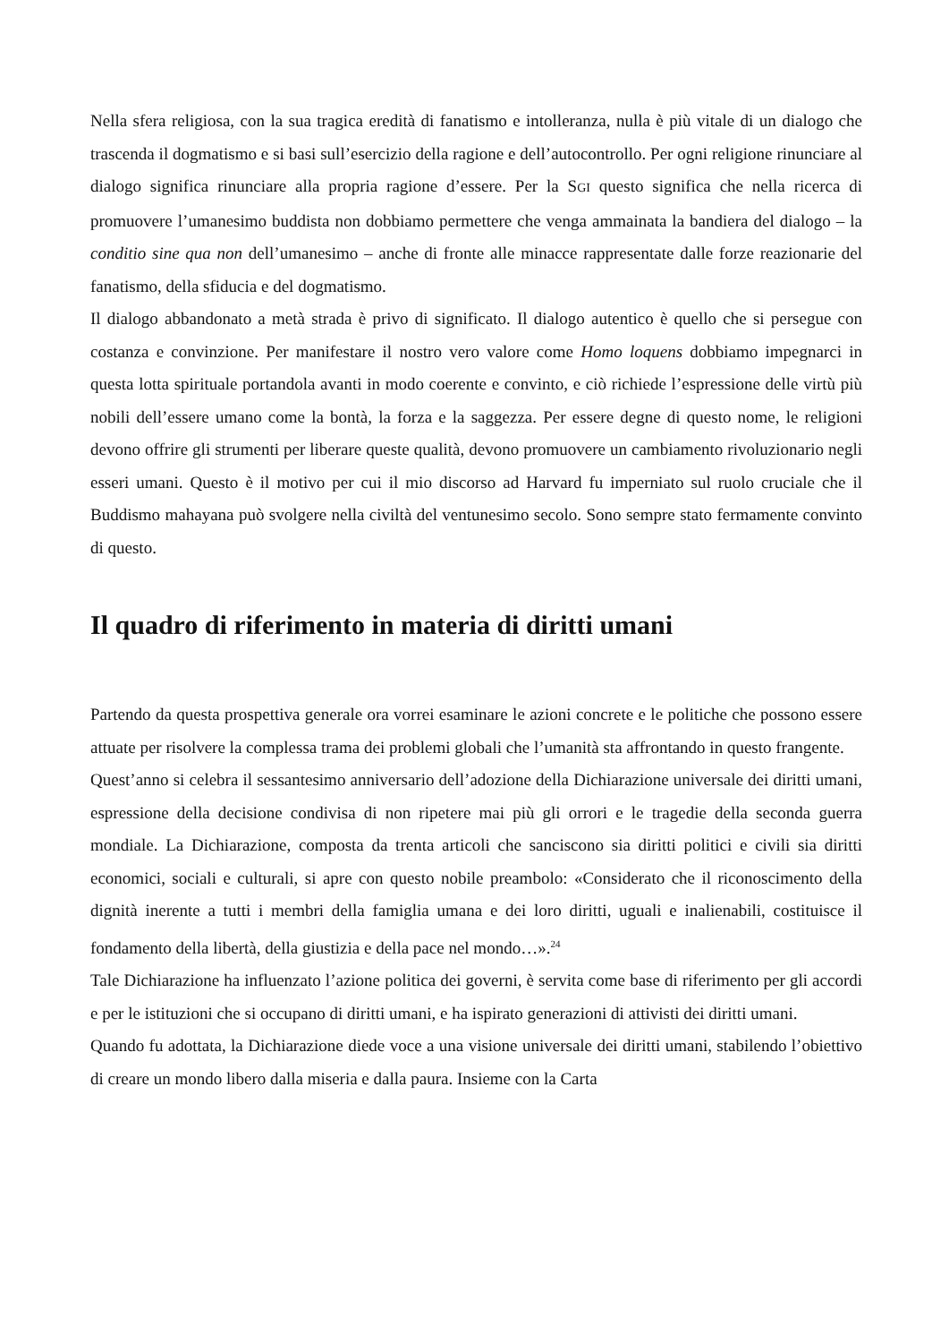Nella sfera religiosa, con la sua tragica eredità di fanatismo e intolleranza, nulla è più vitale di un dialogo che trascenda il dogmatismo e si basi sull’esercizio della ragione e dell’autocontrollo. Per ogni religione rinunciare al dialogo significa rinunciare alla propria ragione d’essere. Per la SGI questo significa che nella ricerca di promuovere l’umanesimo buddista non dobbiamo permettere che venga ammainata la bandiera del dialogo – la conditio sine qua non dell’umanesimo – anche di fronte alle minacce rappresentate dalle forze reazionarie del fanatismo, della sfiducia e del dogmatismo.
Il dialogo abbandonato a metà strada è privo di significato. Il dialogo autentico è quello che si persegue con costanza e convinzione. Per manifestare il nostro vero valore come Homo loquens dobbiamo impegnarci in questa lotta spirituale portandola avanti in modo coerente e convinto, e ciò richiede l’espressione delle virtù più nobili dell’essere umano come la bontà, la forza e la saggezza. Per essere degne di questo nome, le religioni devono offrire gli strumenti per liberare queste qualità, devono promuovere un cambiamento rivoluzionario negli esseri umani. Questo è il motivo per cui il mio discorso ad Harvard fu imperniato sul ruolo cruciale che il Buddismo mahayana può svolgere nella civiltà del ventunesimo secolo. Sono sempre stato fermamente convinto di questo.
Il quadro di riferimento in materia di diritti umani
Partendo da questa prospettiva generale ora vorrei esaminare le azioni concrete e le politiche che possono essere attuate per risolvere la complessa trama dei problemi globali che l’umanità sta affrontando in questo frangente.
Quest’anno si celebra il sessantesimo anniversario dell’adozione della Dichiarazione universale dei diritti umani, espressione della decisione condivisa di non ripetere mai più gli orrori e le tragedie della seconda guerra mondiale. La Dichiarazione, composta da trenta articoli che sanciscono sia diritti politici e civili sia diritti economici, sociali e culturali, si apre con questo nobile preambolo: «Considerato che il riconoscimento della dignità inerente a tutti i membri della famiglia umana e dei loro diritti, uguali e inalienabili, costituisce il fondamento della libertà, della giustizia e della pace nel mondo…».<sup>24</sup>
Tale Dichiarazione ha influenzato l’azione politica dei governi, è servita come base di riferimento per gli accordi e per le istituzioni che si occupano di diritti umani, e ha ispirato generazioni di attivisti dei diritti umani.
Quando fu adottata, la Dichiarazione diede voce a una visione universale dei diritti umani, stabilendo l’obiettivo di creare un mondo libero dalla miseria e dalla paura. Insieme con la Carta